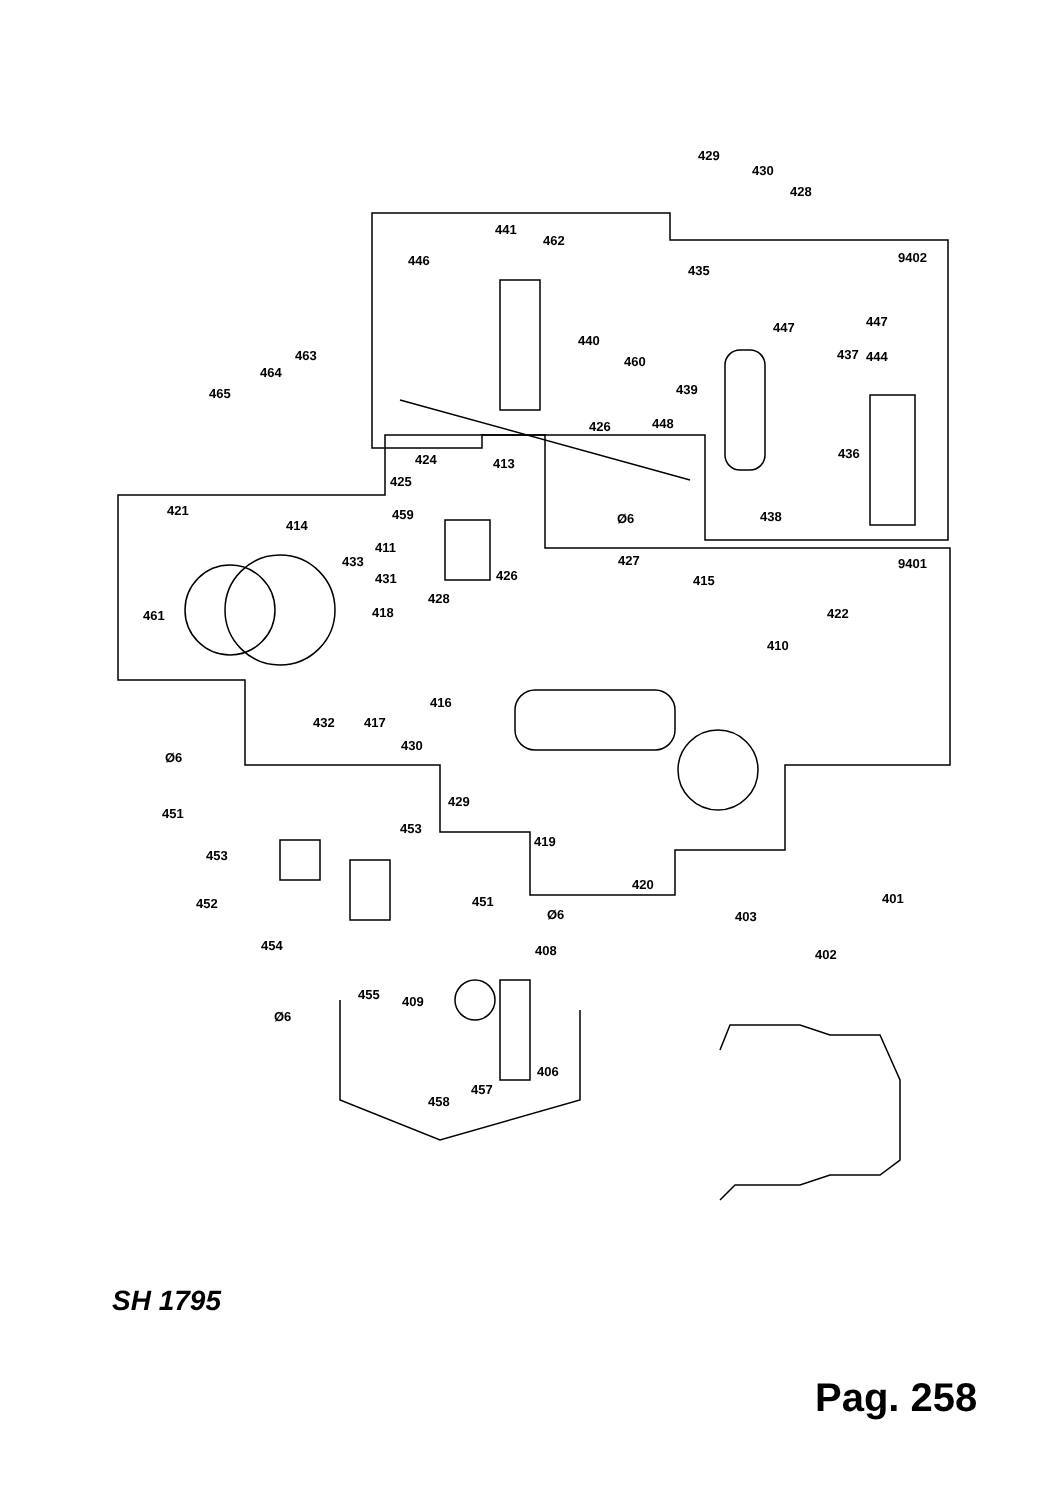429
430
428
441
462
446
9402
435
447
447
440
437
444
463
464
460
439
465
426
448
436
424
413
425
459
Ø6
438
421
414
411
433
426
427
9401
431
415
428
418
422
461
410
416
432
417
430
Ø6
429
451
453
419
453
420
401
451
452
Ø6
403
454
408
402
455
409
Ø6
406
457
458
SH 1795
Pag. 258